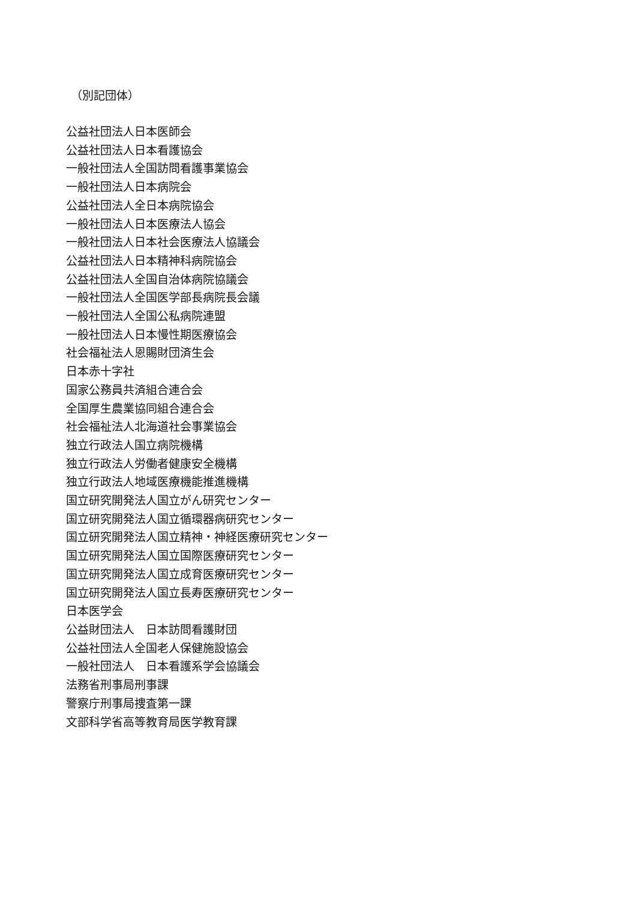（別記団体）
公益社団法人日本医師会
公益社団法人日本看護協会
一般社団法人全国訪問看護事業協会
一般社団法人日本病院会
公益社団法人全日本病院協会
一般社団法人日本医療法人協会
一般社団法人日本社会医療法人協議会
公益社団法人日本精神科病院協会
公益社団法人全国自治体病院協議会
一般社団法人全国医学部長病院長会議
一般社団法人全国公私病院連盟
一般社団法人日本慢性期医療協会
社会福祉法人恩賜財団済生会
日本赤十字社
国家公務員共済組合連合会
全国厚生農業協同組合連合会
社会福祉法人北海道社会事業協会
独立行政法人国立病院機構
独立行政法人労働者健康安全機構
独立行政法人地域医療機能推進機構
国立研究開発法人国立がん研究センター
国立研究開発法人国立循環器病研究センター
国立研究開発法人国立精神・神経医療研究センター
国立研究開発法人国立国際医療研究センター
国立研究開発法人国立成育医療研究センター
国立研究開発法人国立長寿医療研究センター
日本医学会
公益財団法人　日本訪問看護財団
公益社団法人全国老人保健施設協会
一般社団法人　日本看護系学会協議会
法務省刑事局刑事課
警察庁刑事局捜査第一課
文部科学省高等教育局医学教育課